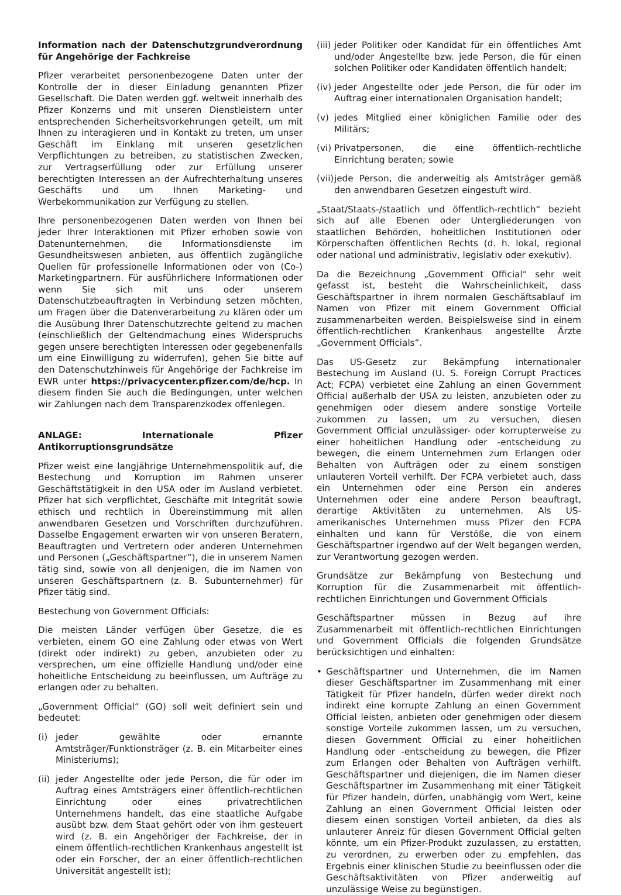Information nach der Datenschutzgrundverordnung für Angehörige der Fachkreise
Pfizer verarbeitet personenbezogene Daten unter der Kontrolle der in dieser Einladung genannten Pfizer Gesellschaft. Die Daten werden ggf. weltweit innerhalb des Pfizer Konzerns und mit unseren Dienstleistern unter entsprechenden Sicherheitsvorkehrungen geteilt, um mit Ihnen zu interagieren und in Kontakt zu treten, um unser Geschäft im Einklang mit unseren gesetzlichen Verpflichtungen zu betreiben, zu statistischen Zwecken, zur Vertragserfüllung oder zur Erfüllung unserer berechtigten Interessen an der Aufrechterhaltung unseres Geschäfts und um Ihnen Marketing- und Werbekommunikation zur Verfügung zu stellen.
Ihre personenbezogenen Daten werden von Ihnen bei jeder Ihrer Interaktionen mit Pfizer erhoben sowie von Datenunternehmen, die Informationsdienste im Gesundheitswesen anbieten, aus öffentlich zugängliche Quellen für professionelle Informationen oder von (Co-) Marketingpartnern. Für ausführlichere Informationen oder wenn Sie sich mit uns oder unserem Datenschutzbeauftragten in Verbindung setzen möchten, um Fragen über die Datenverarbeitung zu klären oder um die Ausübung Ihrer Datenschutzrechte geltend zu machen (einschließlich der Geltendmachung eines Widerspruchs gegen unsere berechtigten Interessen oder gegebenenfalls um eine Einwilligung zu widerrufen), gehen Sie bitte auf den Datenschutzhinweis für Angehörige der Fachkreise im EWR unter https://privacycenter.pfizer.com/de/hcp. In diesem finden Sie auch die Bedingungen, unter welchen wir Zahlungen nach dem Transparenzkodex offenlegen.
ANLAGE: Internationale Pfizer Antikorruptionsgrundsätze
Pfizer weist eine langjährige Unternehmenspolitik auf, die Bestechung und Korruption im Rahmen unserer Geschäftstätigkeit in den USA oder im Ausland verbietet. Pfizer hat sich verpflichtet, Geschäfte mit Integrität sowie ethisch und rechtlich in Übereinstimmung mit allen anwendbaren Gesetzen und Vorschriften durchzuführen. Dasselbe Engagement erwarten wir von unseren Beratern, Beauftragten und Vertretern oder anderen Unternehmen und Personen („Geschäftspartner”), die in unserem Namen tätig sind, sowie von all denjenigen, die im Namen von unseren Geschäftspartnern (z. B. Subunternehmer) für Pfizer tätig sind.
Bestechung von Government Officials:
Die meisten Länder verfügen über Gesetze, die es verbieten, einem GO eine Zahlung oder etwas von Wert (direkt oder indirekt) zu geben, anzubieten oder zu versprechen, um eine offizielle Handlung und/oder eine hoheitliche Entscheidung zu beeinflussen, um Aufträge zu erlangen oder zu behalten.
„Government Official“ (GO) soll weit definiert sein und bedeutet:
(i) jeder gewählte oder ernannte Amtsträger/Funktionsträger (z. B. ein Mitarbeiter eines Ministeriums);
(ii) jeder Angestellte oder jede Person, die für oder im Auftrag eines Amtsträgers einer öffentlich-rechtlichen Einrichtung oder eines privatrechtlichen Unternehmens handelt, das eine staatliche Aufgabe ausübt bzw. dem Staat gehört oder von ihm gesteuert wird (z. B. ein Angehöriger der Fachkreise, der in einem öffentlich-rechtlichen Krankenhaus angestellt ist oder ein Forscher, der an einer öffentlich-rechtlichen Universität angestellt ist);
(iii) jeder Politiker oder Kandidat für ein öffentliches Amt und/oder Angestellte bzw. jede Person, die für einen solchen Politiker oder Kandidaten öffentlich handelt;
(iv) jeder Angestellte oder jede Person, die für oder im Auftrag einer internationalen Organisation handelt;
(v) jedes Mitglied einer königlichen Familie oder des Militärs;
(vi) Privatpersonen, die eine öffentlich-rechtliche Einrichtung beraten; sowie
(vii) jede Person, die anderweitig als Amtsträger gemäß den anwendbaren Gesetzen eingestuft wird.
„Staat/Staats-/staatlich und öffentlich-rechtlich“ bezieht sich auf alle Ebenen oder Untergliederungen von staatlichen Behörden, hoheitlichen Institutionen oder Körperschaften öffentlichen Rechts (d. h. lokal, regional oder national und administrativ, legislativ oder exekutiv).
Da die Bezeichnung „Government Official“ sehr weit gefasst ist, besteht die Wahrscheinlichkeit, dass Geschäftspartner in ihrem normalen Geschäftsablauf im Namen von Pfizer mit einem Government Official zusammenarbeiten werden. Beispielsweise sind in einem öffentlich-rechtlichen Krankenhaus angestellte Ärzte „Government Officials“.
Das US-Gesetz zur Bekämpfung internationaler Bestechung im Ausland (U. S. Foreign Corrupt Practices Act; FCPA) verbietet eine Zahlung an einen Government Official außerhalb der USA zu leisten, anzubieten oder zu genehmigen oder diesem andere sonstige Vorteile zukommen zu lassen, um zu versuchen, diesen Government Official unzulässiger- oder korrupterweise zu einer hoheitlichen Handlung oder -entscheidung zu bewegen, die einem Unternehmen zum Erlangen oder Behalten von Aufträgen oder zu einem sonstigen unlauteren Vorteil verhilft. Der FCPA verbietet auch, dass ein Unternehmen oder eine Person ein anderes Unternehmen oder eine andere Person beauftragt, derartige Aktivitäten zu unternehmen. Als US-amerikanisches Unternehmen muss Pfizer den FCPA einhalten und kann für Verstöße, die von einem Geschäftspartner irgendwo auf der Welt begangen werden, zur Verantwortung gezogen werden.
Grundsätze zur Bekämpfung von Bestechung und Korruption für die Zusammenarbeit mit öffentlich-rechtlichen Einrichtungen und Government Officials
Geschäftspartner müssen in Bezug auf ihre Zusammenarbeit mit öffentlich-rechtlichen Einrichtungen und Government Officials die folgenden Grundsätze berücksichtigen und einhalten:
• Geschäftspartner und Unternehmen, die im Namen dieser Geschäftspartner im Zusammenhang mit einer Tätigkeit für Pfizer handeln, dürfen weder direkt noch indirekt eine korrupte Zahlung an einen Government Official leisten, anbieten oder genehmigen oder diesem sonstige Vorteile zukommen lassen, um zu versuchen, diesen Government Official zu einer hoheitlichen Handlung oder -entscheidung zu bewegen, die Pfizer zum Erlangen oder Behalten von Aufträgen verhilft. Geschäftspartner und diejenigen, die im Namen dieser Geschäftspartner im Zusammenhang mit einer Tätigkeit für Pfizer handeln, dürfen, unabhängig vom Wert, keine Zahlung an einen Government Official leisten oder diesem einen sonstigen Vorteil anbieten, da dies als unlauterer Anreiz für diesen Government Official gelten könnte, um ein Pfizer-Produkt zuzulassen, zu erstatten, zu verordnen, zu erwerben oder zu empfehlen, das Ergebnis einer klinischen Studie zu beeinflussen oder die Geschäftsaktivitäten von Pfizer anderweitig auf unzulässige Weise zu begünstigen.